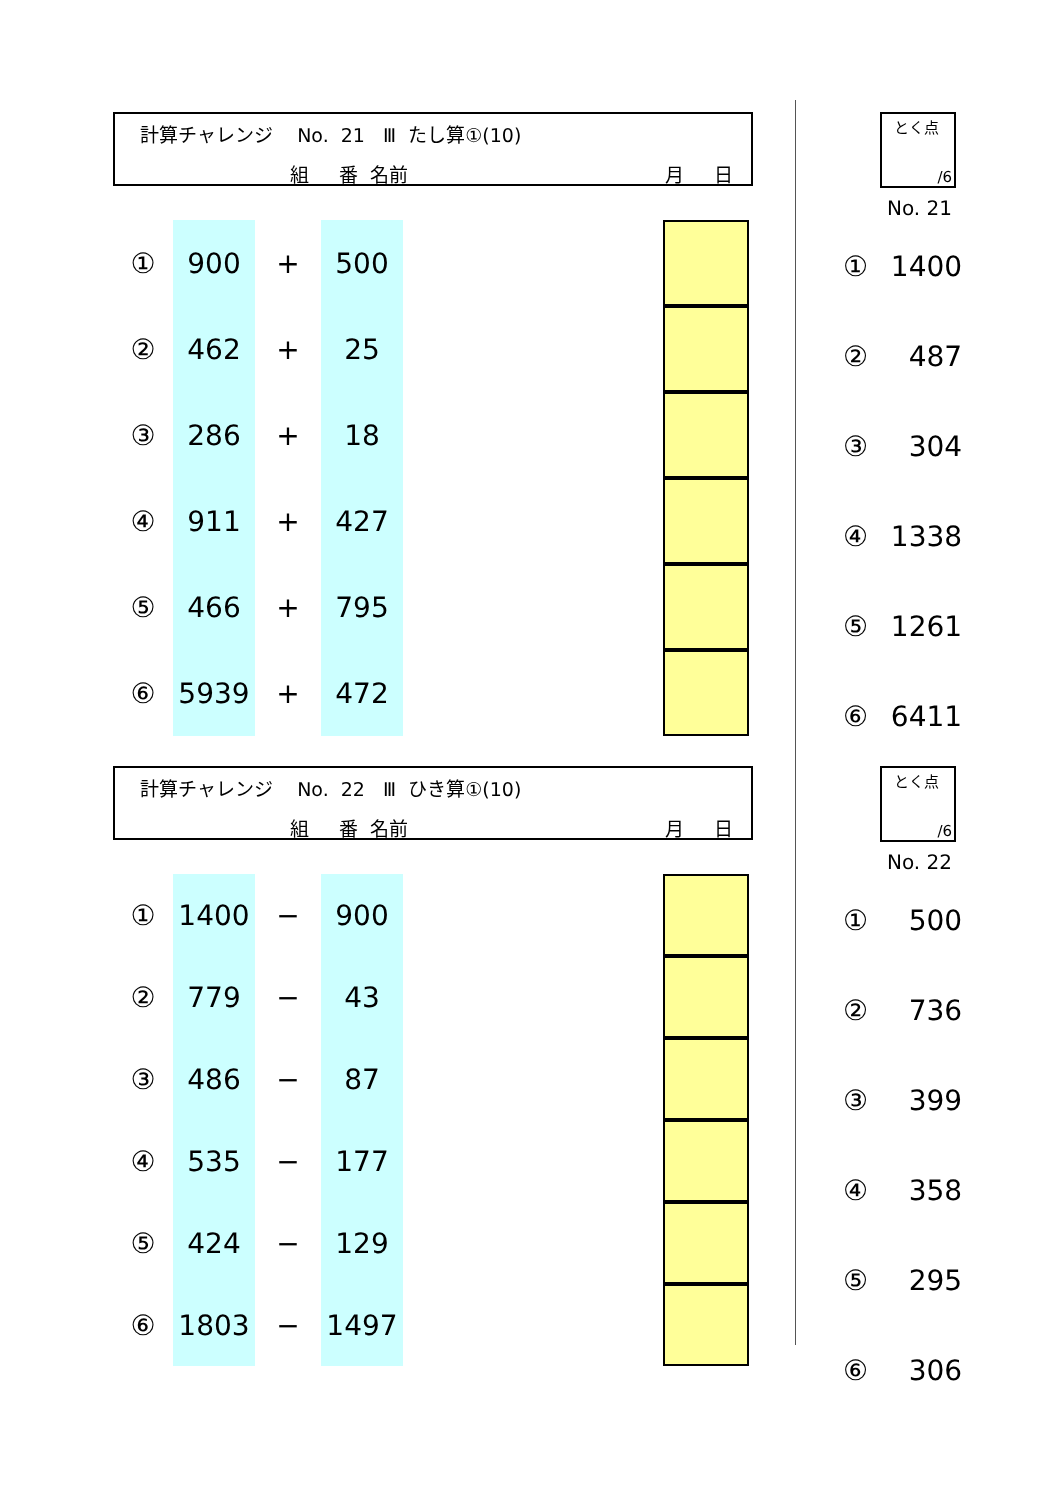計算チャレンジ No. 21 Ⅲ たし算①(10)
組 番 名前 月 日
| ① | 900 | + | 500 | | |
| ② | 462 | + | 25 | | |
| ③ | 286 | + | 18 | | |
| ④ | 911 | + | 427 | | |
| ⑤ | 466 | + | 795 | | |
| ⑥ | 5939 | + | 472 | | |
とく点
/6
No. 21
| ① | 1400 |
| ② | 487 |
| ③ | 304 |
| ④ | 1338 |
| ⑤ | 1261 |
| ⑥ | 6411 |
計算チャレンジ No. 22 Ⅲ ひき算①(10)
組 番 名前 月 日
| ① | 1400 | − | 900 | | |
| ② | 779 | − | 43 | | |
| ③ | 486 | − | 87 | | |
| ④ | 535 | − | 177 | | |
| ⑤ | 424 | − | 129 | | |
| ⑥ | 1803 | − | 1497 | | |
とく点
/6
No. 22
| ① | 500 |
| ② | 736 |
| ③ | 399 |
| ④ | 358 |
| ⑤ | 295 |
| ⑥ | 306 |